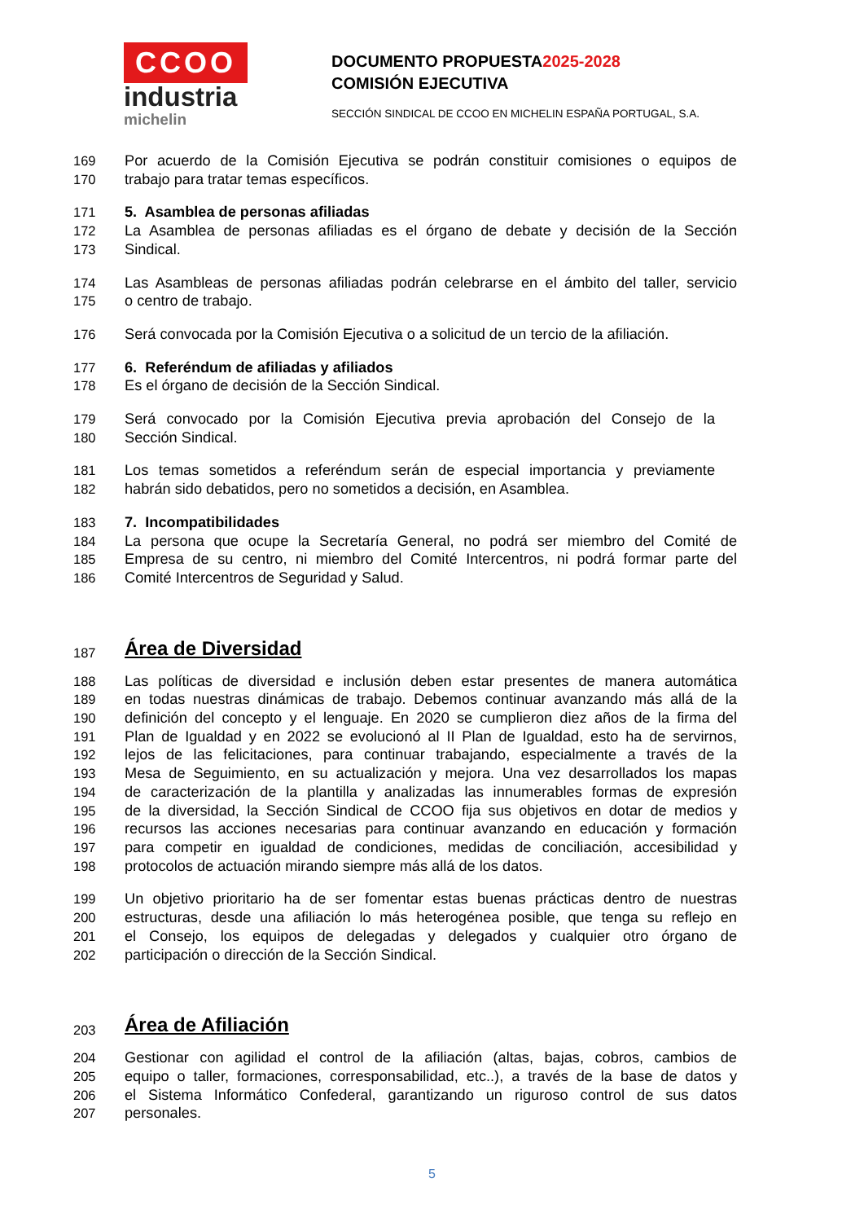CCOO
industria
michelin
DOCUMENTO PROPUESTA2025-2028
COMISIÓN EJECUTIVA
SECCIÓN SINDICAL DE CCOO EN MICHELIN ESPAÑA PORTUGAL, S.A.
169 Por acuerdo de la Comisión Ejecutiva se podrán constituir comisiones o equipos de
170 trabajo para tratar temas específicos.
171 5. Asamblea de personas afiliadas
172 La Asamblea de personas afiliadas es el órgano de debate y decisión de la Sección
173 Sindical.
174 Las Asambleas de personas afiliadas podrán celebrarse en el ámbito del taller, servicio
175 o centro de trabajo.
176 Será convocada por la Comisión Ejecutiva o a solicitud de un tercio de la afiliación.
177 6. Referéndum de afiliadas y afiliados
178 Es el órgano de decisión de la Sección Sindical.
179 Será convocado por la Comisión Ejecutiva previa aprobación del Consejo de la
180 Sección Sindical.
181 Los temas sometidos a referéndum serán de especial importancia y previamente
182 habrán sido debatidos, pero no sometidos a decisión, en Asamblea.
183 7. Incompatibilidades
184 La persona que ocupe la Secretaría General, no podrá ser miembro del Comité de
185 Empresa de su centro, ni miembro del Comité Intercentros, ni podrá formar parte del
186 Comité Intercentros de Seguridad y Salud.
187
Área de Diversidad
188 Las políticas de diversidad e inclusión deben estar presentes de manera automática
189 en todas nuestras dinámicas de trabajo. Debemos continuar avanzando más allá de la
190 definición del concepto y el lenguaje. En 2020 se cumplieron diez años de la firma del
191 Plan de Igualdad y en 2022 se evolucionó al II Plan de Igualdad, esto ha de servirnos,
192 lejos de las felicitaciones, para continuar trabajando, especialmente a través de la
193 Mesa de Seguimiento, en su actualización y mejora. Una vez desarrollados los mapas
194 de caracterización de la plantilla y analizadas las innumerables formas de expresión
195 de la diversidad, la Sección Sindical de CCOO fija sus objetivos en dotar de medios y
196 recursos las acciones necesarias para continuar avanzando en educación y formación
197 para competir en igualdad de condiciones, medidas de conciliación, accesibilidad y
198 protocolos de actuación mirando siempre más allá de los datos.
199 Un objetivo prioritario ha de ser fomentar estas buenas prácticas dentro de nuestras
200 estructuras, desde una afiliación lo más heterogénea posible, que tenga su reflejo en
201 el Consejo, los equipos de delegadas y delegados y cualquier otro órgano de
202 participación o dirección de la Sección Sindical.
203
Área de Afiliación
204 Gestionar con agilidad el control de la afiliación (altas, bajas, cobros, cambios de
205 equipo o taller, formaciones, corresponsabilidad, etc..), a través de la base de datos y
206 el Sistema Informático Confederal, garantizando un riguroso control de sus datos
207 personales.
5